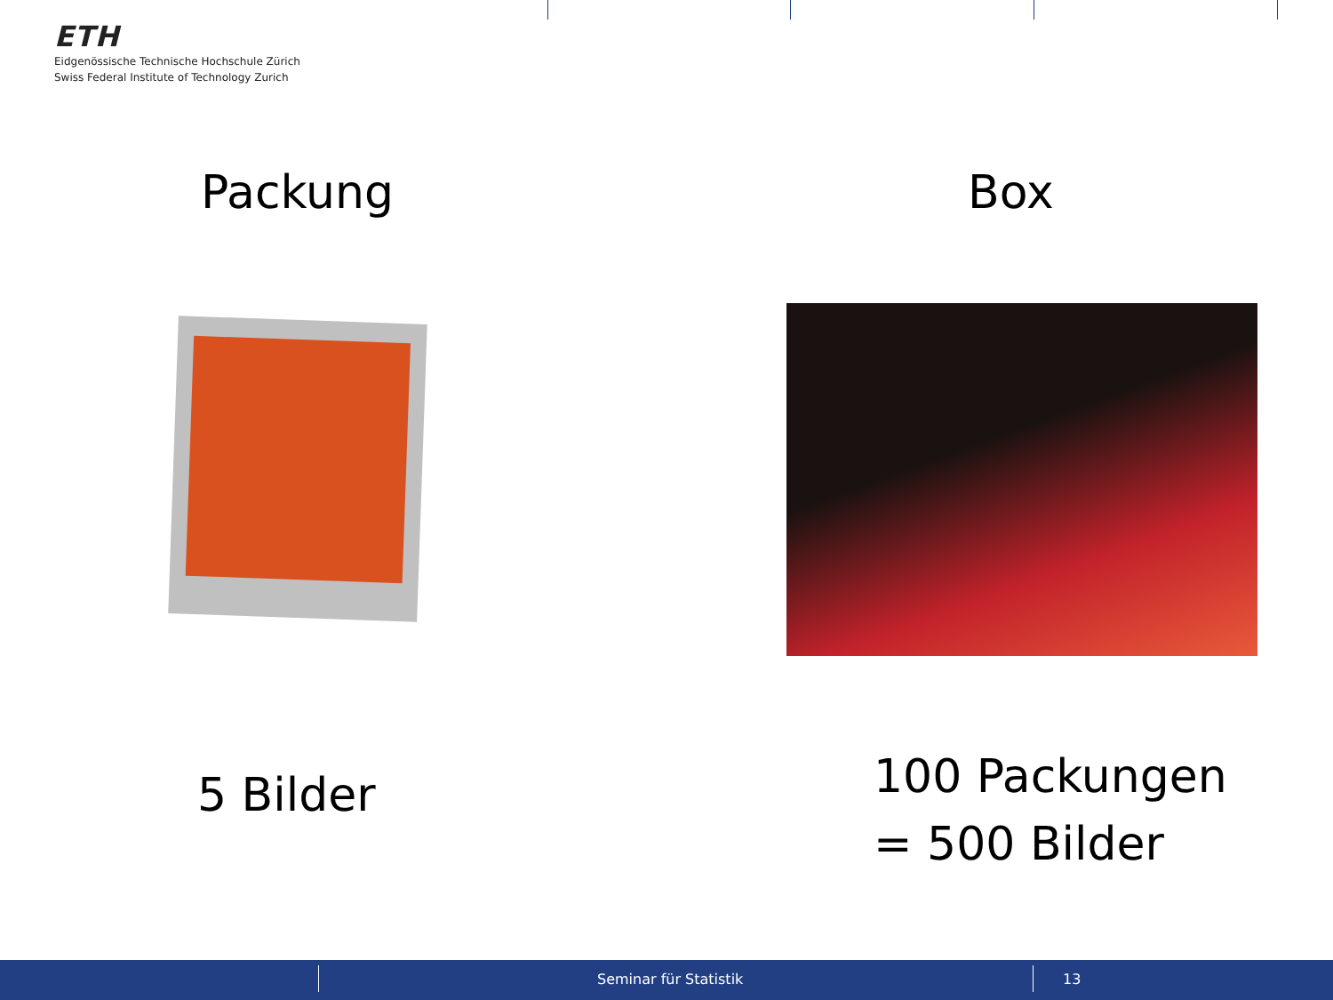ETH
Eidgenössische Technische Hochschule Zürich
Swiss Federal Institute of Technology Zurich
Packung Box
5 Bilder
100 Packungen
= 500 Bilder
Seminar für Statistik 13